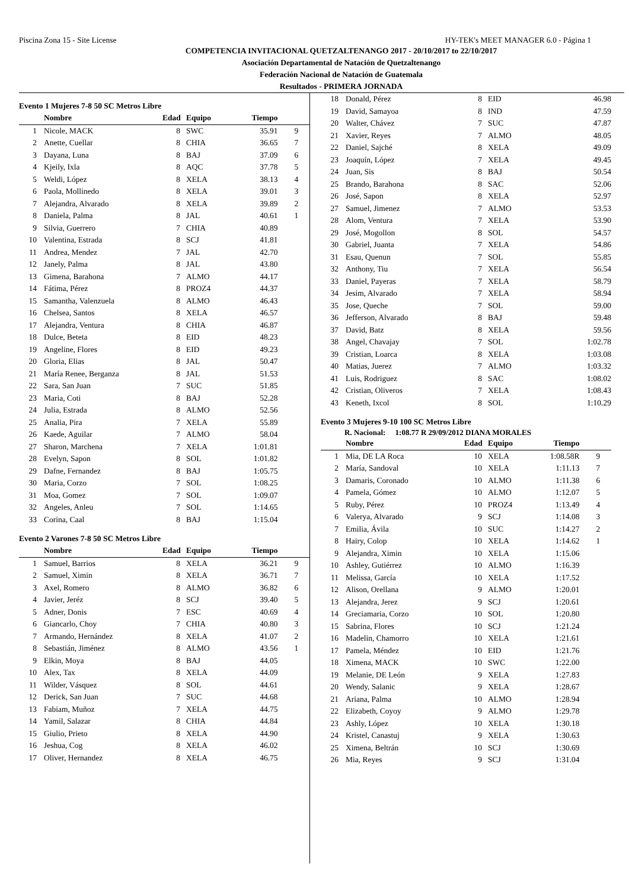Piscina Zona 15 - Site License HY-TEK's MEET MANAGER 6.0 - Página 1
COMPETENCIA INVITACIONAL QUETZALTENANGO 2017 - 20/10/2017 to 22/10/2017
Asociación Departamental de Natación de Quetzaltenango
Federación Nacional de Natación de Guatemala
Resultados - PRIMERA JORNADA
Evento 1 Mujeres 7-8 50 SC Metros Libre
| | Nombre | Edad | Equipo | Tiempo | |
| --- | --- | --- | --- | --- | --- |
| 1 | Nicole, MACK | 8 | SWC | 35.91 | 9 |
| 2 | Anette, Cuellar | 8 | CHIA | 36.65 | 7 |
| 3 | Dayana, Luna | 8 | BAJ | 37.09 | 6 |
| 4 | Kjeily, Ixla | 8 | AQC | 37.78 | 5 |
| 5 | Weldi, López | 8 | XELA | 38.13 | 4 |
| 6 | Paola, Mollinedo | 8 | XELA | 39.01 | 3 |
| 7 | Alejandra, Alvarado | 8 | XELA | 39.89 | 2 |
| 8 | Daniela, Palma | 8 | JAL | 40.61 | 1 |
| 9 | Silvia, Guerrero | 7 | CHIA | 40.89 | |
| 10 | Valentina, Estrada | 8 | SCJ | 41.81 | |
| 11 | Andrea, Mendez | 7 | JAL | 42.70 | |
| 12 | Janely, Palma | 8 | JAL | 43.80 | |
| 13 | Gimena, Barahona | 7 | ALMO | 44.17 | |
| 14 | Fátima, Pérez | 8 | PROZ4 | 44.37 | |
| 15 | Samantha, Valenzuela | 8 | ALMO | 46.43 | |
| 16 | Chelsea, Santos | 8 | XELA | 46.57 | |
| 17 | Alejandra, Ventura | 8 | CHIA | 46.87 | |
| 18 | Dulce, Beteta | 8 | EID | 48.23 | |
| 19 | Angeline, Flores | 8 | EID | 49.23 | |
| 20 | Gloria, Elias | 8 | JAL | 50.47 | |
| 21 | María Renee, Berganza | 8 | JAL | 51.53 | |
| 22 | Sara, San Juan | 7 | SUC | 51.85 | |
| 23 | Maria, Coti | 8 | BAJ | 52.28 | |
| 24 | Julia, Estrada | 8 | ALMO | 52.56 | |
| 25 | Analia, Pira | 7 | XELA | 55.89 | |
| 26 | Kaede, Aguilar | 7 | ALMO | 58.04 | |
| 27 | Sharon, Marchena | 7 | XELA | 1:01.81 | |
| 28 | Evelyn, Sapon | 8 | SOL | 1:01.82 | |
| 29 | Dafne, Fernandez | 8 | BAJ | 1:05.75 | |
| 30 | Maria, Corzo | 7 | SOL | 1:08.25 | |
| 31 | Moa, Gomez | 7 | SOL | 1:09.07 | |
| 32 | Angeles, Anleu | 7 | SOL | 1:14.65 | |
| 33 | Corina, Caal | 8 | BAJ | 1:15.04 | |
Evento 2 Varones 7-8 50 SC Metros Libre
| | Nombre | Edad | Equipo | Tiempo | |
| --- | --- | --- | --- | --- | --- |
| 1 | Samuel, Barrios | 8 | XELA | 36.21 | 9 |
| 2 | Samuel, Ximin | 8 | XELA | 36.71 | 7 |
| 3 | Axel, Romero | 8 | ALMO | 36.82 | 6 |
| 4 | Javier, Jeréz | 8 | SCJ | 39.40 | 5 |
| 5 | Adner, Donis | 7 | ESC | 40.69 | 4 |
| 6 | Giancarlo, Choy | 7 | CHIA | 40.80 | 3 |
| 7 | Armando, Hernández | 8 | XELA | 41.07 | 2 |
| 8 | Sebastián, Jiménez | 8 | ALMO | 43.56 | 1 |
| 9 | Elkin, Moya | 8 | BAJ | 44.05 | |
| 10 | Alex, Tax | 8 | XELA | 44.09 | |
| 11 | Wilder, Vásquez | 8 | SOL | 44.61 | |
| 12 | Derick, San Juan | 7 | SUC | 44.68 | |
| 13 | Fabiam, Muñoz | 7 | XELA | 44.75 | |
| 14 | Yamil, Salazar | 8 | CHIA | 44.84 | |
| 15 | Giulio, Prieto | 8 | XELA | 44.90 | |
| 16 | Jeshua, Cog | 8 | XELA | 46.02 | |
| 17 | Oliver, Hernandez | 8 | XELA | 46.75 | |
| 18 | Donald, Pérez | 8 | EID | 46.98 | |
| 19 | David, Samayoa | 8 | IND | 47.59 | |
| 20 | Walter, Chávez | 7 | SUC | 47.87 | |
| 21 | Xavier, Reyes | 7 | ALMO | 48.05 | |
| 22 | Daniel, Sajché | 8 | XELA | 49.09 | |
| 23 | Joaquín, López | 7 | XELA | 49.45 | |
| 24 | Juan, Sis | 8 | BAJ | 50.54 | |
| 25 | Brando, Barahona | 8 | SAC | 52.06 | |
| 26 | José, Sapon | 8 | XELA | 52.97 | |
| 27 | Samuel, Jimenez | 7 | ALMO | 53.53 | |
| 28 | Alom, Ventura | 7 | XELA | 53.90 | |
| 29 | José, Mogollon | 8 | SOL | 54.57 | |
| 30 | Gabriel, Juanta | 7 | XELA | 54.86 | |
| 31 | Esau, Quenun | 7 | SOL | 55.85 | |
| 32 | Anthony, Tiu | 7 | XELA | 56.54 | |
| 33 | Daniel, Payeras | 7 | XELA | 58.79 | |
| 34 | Jesim, Alvarado | 7 | XELA | 58.94 | |
| 35 | Jose, Queche | 7 | SOL | 59.00 | |
| 36 | Jefferson, Alvarado | 8 | BAJ | 59.48 | |
| 37 | David, Batz | 8 | XELA | 59.56 | |
| 38 | Angel, Chavajay | 7 | SOL | 1:02.78 | |
| 39 | Cristian, Loarca | 8 | XELA | 1:03.08 | |
| 40 | Matias, Juerez | 7 | ALMO | 1:03.32 | |
| 41 | Luis, Rodriguez | 8 | SAC | 1:08.02 | |
| 42 | Cristian, Oliveros | 7 | XELA | 1:08.43 | |
| 43 | Keneth, Ixcol | 8 | SOL | 1:10.29 | |
Evento 3 Mujeres 9-10 100 SC Metros Libre
R. Nacional: 1:08.77 R 29/09/2012 DIANA MORALES
| | Nombre | Edad | Equipo | Tiempo | |
| --- | --- | --- | --- | --- | --- |
| 1 | Mia, DE LA Roca | 10 | XELA | 1:08.58R | 9 |
| 2 | María, Sandoval | 10 | XELA | 1:11.13 | 7 |
| 3 | Damaris, Coronado | 10 | ALMO | 1:11.38 | 6 |
| 4 | Pamela, Gómez | 10 | ALMO | 1:12.07 | 5 |
| 5 | Ruby, Pérez | 10 | PROZ4 | 1:13.49 | 4 |
| 6 | Valerya, Alvarado | 9 | SCJ | 1:14.08 | 3 |
| 7 | Emilia, Ávila | 10 | SUC | 1:14.27 | 2 |
| 8 | Hairy, Colop | 10 | XELA | 1:14.62 | 1 |
| 9 | Alejandra, Ximin | 10 | XELA | 1:15.06 | |
| 10 | Ashley, Gutiérrez | 10 | ALMO | 1:16.39 | |
| 11 | Melissa, García | 10 | XELA | 1:17.52 | |
| 12 | Alison, Orellana | 9 | ALMO | 1:20.01 | |
| 13 | Alejandra, Jerez | 9 | SCJ | 1:20.61 | |
| 14 | Greciamaria, Corzo | 10 | SOL | 1:20.80 | |
| 15 | Sabrina, Flores | 10 | SCJ | 1:21.24 | |
| 16 | Madelin, Chamorro | 10 | XELA | 1:21.61 | |
| 17 | Pamela, Méndez | 10 | EID | 1:21.76 | |
| 18 | Ximena, MACK | 10 | SWC | 1:22.00 | |
| 19 | Melanie, DE León | 9 | XELA | 1:27.83 | |
| 20 | Wendy, Salanic | 9 | XELA | 1:28.67 | |
| 21 | Ariana, Palma | 10 | ALMO | 1:28.94 | |
| 22 | Elizabeth, Coyoy | 9 | ALMO | 1:29.78 | |
| 23 | Ashly, López | 10 | XELA | 1:30.18 | |
| 24 | Kristel, Canastuj | 9 | XELA | 1:30.63 | |
| 25 | Ximena, Beltrán | 10 | SCJ | 1:30.69 | |
| 26 | Mia, Reyes | 9 | SCJ | 1:31.04 | |